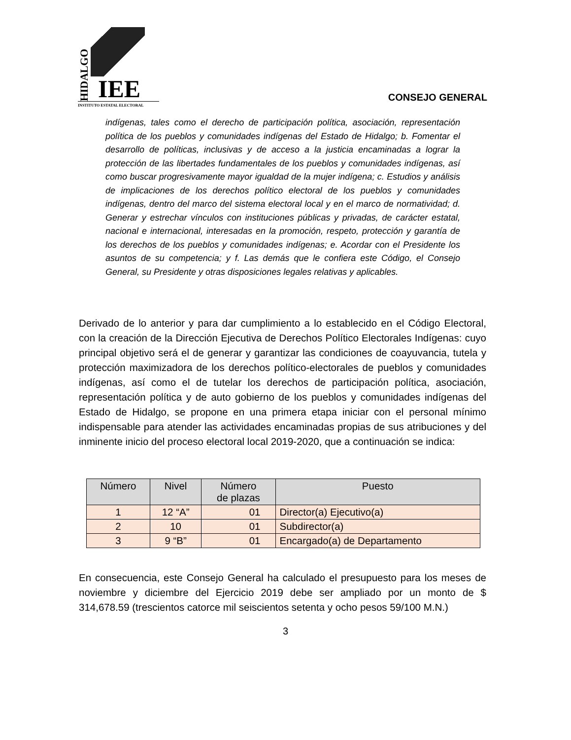HIDALGO
IEE
INSTITUTO ESTATAL ELECTORAL
CONSEJO GENERAL
indígenas, tales como el derecho de participación política, asociación, representación política de los pueblos y comunidades indígenas del Estado de Hidalgo; b. Fomentar el desarrollo de políticas, inclusivas y de acceso a la justicia encaminadas a lograr la protección de las libertades fundamentales de los pueblos y comunidades indígenas, así como buscar progresivamente mayor igualdad de la mujer indígena; c. Estudios y análisis de implicaciones de los derechos político electoral de los pueblos y comunidades indígenas, dentro del marco del sistema electoral local y en el marco de normatividad; d. Generar y estrechar vínculos con instituciones públicas y privadas, de carácter estatal, nacional e internacional, interesadas en la promoción, respeto, protección y garantía de los derechos de los pueblos y comunidades indígenas; e. Acordar con el Presidente los asuntos de su competencia; y f. Las demás que le confiera este Código, el Consejo General, su Presidente y otras disposiciones legales relativas y aplicables.
Derivado de lo anterior y para dar cumplimiento a lo establecido en el Código Electoral, con la creación de la Dirección Ejecutiva de Derechos Político Electorales Indígenas: cuyo principal objetivo será el de generar y garantizar las condiciones de coayuvancia, tutela y protección maximizadora de los derechos político-electorales de pueblos y comunidades indígenas, así como el de tutelar los derechos de participación política, asociación, representación política y de auto gobierno de los pueblos y comunidades indígenas del Estado de Hidalgo, se propone en una primera etapa iniciar con el personal mínimo indispensable para atender las actividades encaminadas propias de sus atribuciones y del inminente inicio del proceso electoral local 2019-2020, que a continuación se indica:
| Número | Nivel | Número de plazas | Puesto |
| --- | --- | --- | --- |
| 1 | 12 “A” | 01 | Director(a) Ejecutivo(a) |
| 2 | 10 | 01 | Subdirector(a) |
| 3 | 9 “B” | 01 | Encargado(a) de Departamento |
En consecuencia, este Consejo General ha calculado el presupuesto para los meses de noviembre y diciembre del Ejercicio 2019 debe ser ampliado por un monto de $ 314,678.59 (trescientos catorce mil seiscientos setenta y ocho pesos 59/100 M.N.)
3